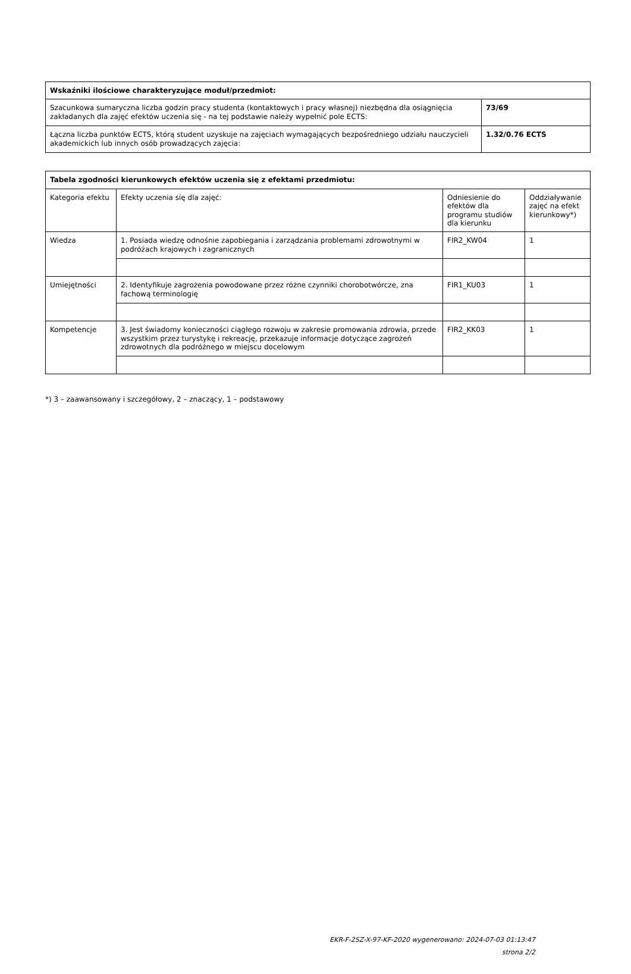| Wskaźniki ilościowe charakteryzujące moduł/przedmiot: | |
| --- | --- |
| Szacunkowa sumaryczna liczba godzin pracy studenta (kontaktowych i pracy własnej) niezbędna dla osiągnięcia zakładanych dla zajęć efektów uczenia się - na tej podstawie należy wypełnić pole ECTS: | 73/69 |
| Łączna liczba punktów ECTS, którą student uzyskuje na zajęciach wymagających bezpośredniego udziału nauczycieli akademickich lub innych osób prowadzących zajęcia: | 1.32/0.76 ECTS |
| Tabela zgodności kierunkowych efektów uczenia się z efektami przedmiotu: | | | |
| --- | --- | --- | --- |
| Kategoria efektu | Efekty uczenia się dla zajęć: | Odniesienie do efektów dla programu studiów dla kierunku | Oddziaływanie zajęć na efekt kierunkowy*) |
| Wiedza | 1. Posiada wiedzę odnośnie zapobiegania i zarządzania problemami zdrowotnymi w podróżach krajowych i zagranicznych | FIR2_KW04 | 1 |
| Umiejętności | 2. Identyfikuje zagrożenia powodowane przez różne czynniki chorobotwórcze, zna fachową terminologię | FIR1_KU03 | 1 |
| Kompetencje | 3. Jest świadomy konieczności ciągłego rozwoju w zakresie promowania zdrowia, przede wszystkim przez turystykę i rekreację, przekazuje informacje dotyczące zagrożeń zdrowotnych dla podróżnego w miejscu docelowym | FIR2_KK03 | 1 |
*) 3 – zaawansowany i szczegółowy, 2 – znaczący, 1 – podstawowy
EKR-F-2SZ-X-97-KF-2020 wygenerowano: 2024-07-03 01:13:47
strona 2/2